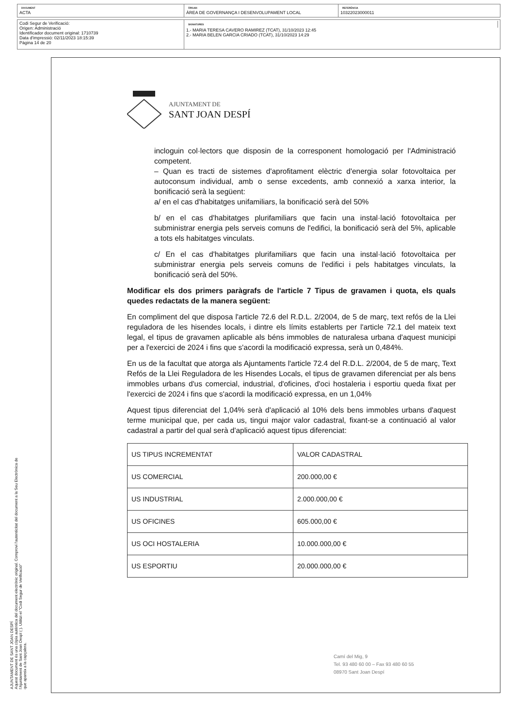DOCUMENT
ACTA
ÒRGAN
ÀREA DE GOVERNANÇA I DESENVOLUPAMENT LOCAL
REFERÈNCIA
10322023000011
Codi Segur de Verificació:
Origen: Administració
Identificador document original: 1710739
Data d'impressió: 02/11/2023 18:15:39
Pàgina 14 de 20
SIGNATURES
1.- MARIA TERESA CAVERO RAMIREZ (TCAT), 31/10/2023 12:45
2.- MARIA BELEN GARCIA CRIADO (TCAT), 31/10/2023 14:29
AJUNTAMENT DE SANT JOAN DESPÍ
Aquest document és una còpia autèntica del document electrònic original. Comprovi l'autenticitat del document a la Seu Electrònica de
l'Ajuntament de Sant Joan Despí ( ). Utilitzi el "Codi Segur de Verificació"
que apareix a la capçalera.
AJUNTAMENT DE
SANT JOAN DESPÍ
incloguin col·lectors que disposin de la corresponent homologació per l'Administració competent.
– Quan es tracti de sistemes d'aprofitament elèctric d'energia solar fotovoltaica per autoconsum individual, amb o sense excedents, amb connexió a xarxa interior, la bonificació serà la següent:
a/ en el cas d'habitatges unifamiliars, la bonificació serà del 50%
b/ en el cas d'habitatges plurifamiliars que facin una instal·lació fotovoltaica per subministrar energia pels serveis comuns de l'edifici, la bonificació serà del 5%, aplicable a tots els habitatges vinculats.
c/ En el cas d'habitatges plurifamiliars que facin una instal·lació fotovoltaica per subministrar energia pels serveis comuns de l'edifici i pels habitatges vinculats, la bonificació serà del 50%.
Modificar els dos primers paràgrafs de l'article 7 Tipus de gravamen i quota, els quals quedes redactats de la manera següent:
En compliment del que disposa l'article 72.6 del R.D.L. 2/2004, de 5 de març, text refós de la Llei reguladora de les hisendes locals, i dintre els límits establerts per l'article 72.1 del mateix text legal, el tipus de gravamen aplicable als béns immobles de naturalesa urbana d'aquest municipi per a l'exercici de 2024 i fins que s'acordi la modificació expressa, serà un 0,484%.
En us de la facultat que atorga als Ajuntaments l'article 72.4 del R.D.L. 2/2004, de 5 de març, Text Refós de la Llei Reguladora de les Hisendes Locals, el tipus de gravamen diferenciat per als bens immobles urbans d'us comercial, industrial, d'oficines, d'oci hostaleria i esportiu queda fixat per l'exercici de 2024 i fins que s'acordi la modificació expressa, en un 1,04%
Aquest tipus diferenciat del 1,04% serà d'aplicació al 10% dels bens immobles urbans d'aquest terme municipal que, per cada us, tingui major valor cadastral, fixant-se a continuació al valor cadastral a partir del qual serà d'aplicació aquest tipus diferenciat:
| US TIPUS INCREMENTAT | VALOR CADASTRAL |
| US COMERCIAL | 200.000,00 € |
| US INDUSTRIAL | 2.000.000,00 € |
| US OFICINES | 605.000,00 € |
| US OCI HOSTALERIA | 10.000.000,00 € |
| US ESPORTIU | 20.000.000,00 € |
Camí del Mig, 9
Tel. 93 480 60 00 – Fax 93 480 60 55
08970 Sant Joan Despí